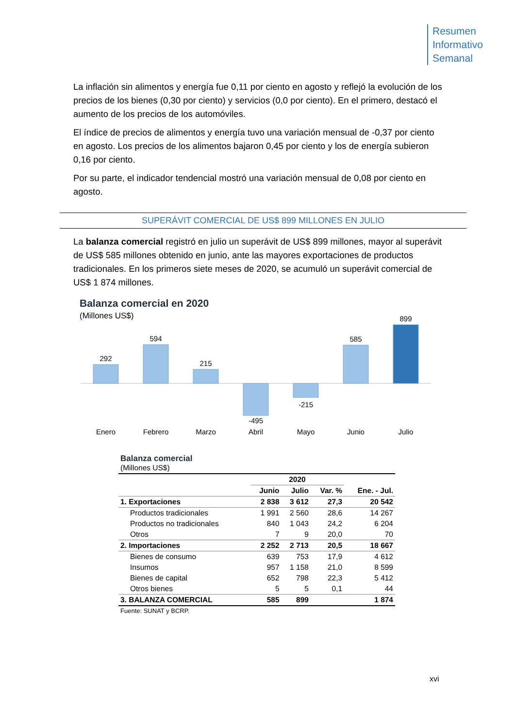Resumen
Informativo
Semanal
La inflación sin alimentos y energía fue 0,11 por ciento en agosto y reflejó la evolución de los precios de los bienes (0,30 por ciento) y servicios (0,0 por ciento). En el primero, destacó el aumento de los precios de los automóviles.
El índice de precios de alimentos y energía tuvo una variación mensual de -0,37 por ciento en agosto. Los precios de los alimentos bajaron 0,45 por ciento y los de energía subieron 0,16 por ciento.
Por su parte, el indicador tendencial mostró una variación mensual de 0,08 por ciento en agosto.
SUPERÁVIT COMERCIAL DE US$ 899 MILLONES EN JULIO
La balanza comercial registró en julio un superávit de US$ 899 millones, mayor al superávit de US$ 585 millones obtenido en junio, ante las mayores exportaciones de productos tradicionales. En los primeros siete meses de 2020, se acumuló un superávit comercial de US$ 1 874 millones.
Balanza comercial en 2020
(Millones US$)
292
594
215
-495
-215
585
899
Enero
Febrero
Marzo
Abril
Mayo
Junio
Julio
| Balanza comercial (Millones US$) | | | | |
| | 2020 | | | |
| | Junio | Julio | Var. % | Ene. - Jul. |
| 1. Exportaciones | 2 838 | 3 612 | 27,3 | 20 542 |
| Productos tradicionales | 1 991 | 2 560 | 28,6 | 14 267 |
| Productos no tradicionales | 840 | 1 043 | 24,2 | 6 204 |
| Otros | 7 | 9 | 20,0 | 70 |
| 2. Importaciones | 2 252 | 2 713 | 20,5 | 18 667 |
| Bienes de consumo | 639 | 753 | 17,9 | 4 612 |
| Insumos | 957 | 1 158 | 21,0 | 8 599 |
| Bienes de capital | 652 | 798 | 22,3 | 5 412 |
| Otros bienes | 5 | 5 | 0,1 | 44 |
| 3. BALANZA COMERCIAL | 585 | 899 | | 1 874 |
| Fuente: SUNAT y BCRP. | | | | |
xvi